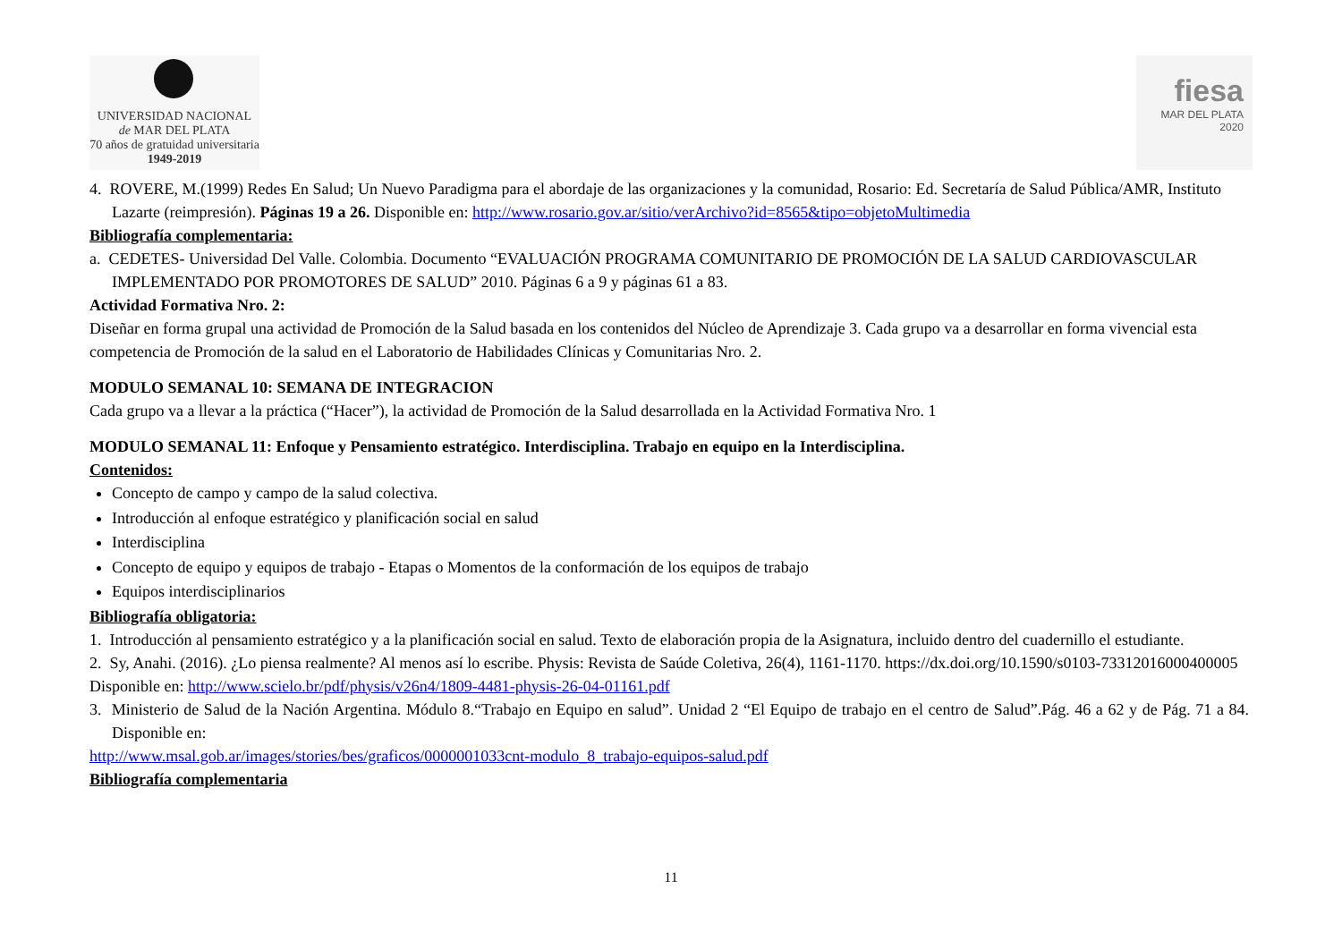UNIVERSIDAD NACIONAL
de MAR DEL PLATA
70 años de gratuidad universitaria
1949-2019
fiesa
MAR DEL PLATA
2020
4. ROVERE, M.(1999) Redes En Salud; Un Nuevo Paradigma para el abordaje de las organizaciones y la comunidad, Rosario: Ed. Secretaría de Salud Pública/AMR, Instituto Lazarte (reimpresión). Páginas 19 a 26. Disponible en: http://www.rosario.gov.ar/sitio/verArchivo?id=8565&tipo=objetoMultimedia
Bibliografía complementaria:
a. CEDETES- Universidad Del Valle. Colombia. Documento “EVALUACIÓN PROGRAMA COMUNITARIO DE PROMOCIÓN DE LA SALUD CARDIOVASCULAR IMPLEMENTADO POR PROMOTORES DE SALUD” 2010. Páginas 6 a 9 y páginas 61 a 83.
Actividad Formativa Nro. 2:
Diseñar en forma grupal una actividad de Promoción de la Salud basada en los contenidos del Núcleo de Aprendizaje 3. Cada grupo va a desarrollar en forma vivencial esta competencia de Promoción de la salud en el Laboratorio de Habilidades Clínicas y Comunitarias Nro. 2.
MODULO SEMANAL 10: SEMANA DE INTEGRACION
Cada grupo va a llevar a la práctica (“Hacer”), la actividad de Promoción de la Salud desarrollada en la Actividad Formativa Nro. 1
MODULO SEMANAL 11: Enfoque y Pensamiento estratégico. Interdisciplina. Trabajo en equipo en la Interdisciplina.
Contenidos:
Concepto de campo y campo de la salud colectiva.
Introducción al enfoque estratégico y planificación social en salud
Interdisciplina
Concepto de equipo y equipos de trabajo - Etapas o Momentos de la conformación de los equipos de trabajo
Equipos interdisciplinarios
Bibliografía obligatoria:
1. Introducción al pensamiento estratégico y a la planificación social en salud. Texto de elaboración propia de la Asignatura, incluido dentro del cuadernillo el estudiante.
2. Sy, Anahi. (2016). ¿Lo piensa realmente? Al menos así lo escribe. Physis: Revista de Saúde Coletiva, 26(4), 1161-1170. https://dx.doi.org/10.1590/s0103-73312016000400005
Disponible en: http://www.scielo.br/pdf/physis/v26n4/1809-4481-physis-26-04-01161.pdf
3. Ministerio de Salud de la Nación Argentina. Módulo 8.“Trabajo en Equipo en salud”. Unidad 2 “El Equipo de trabajo en el centro de Salud”.Pág. 46 a 62 y de Pág. 71 a 84. Disponible en:
http://www.msal.gob.ar/images/stories/bes/graficos/0000001033cnt-modulo_8_trabajo-equipos-salud.pdf
Bibliografía complementaria
11